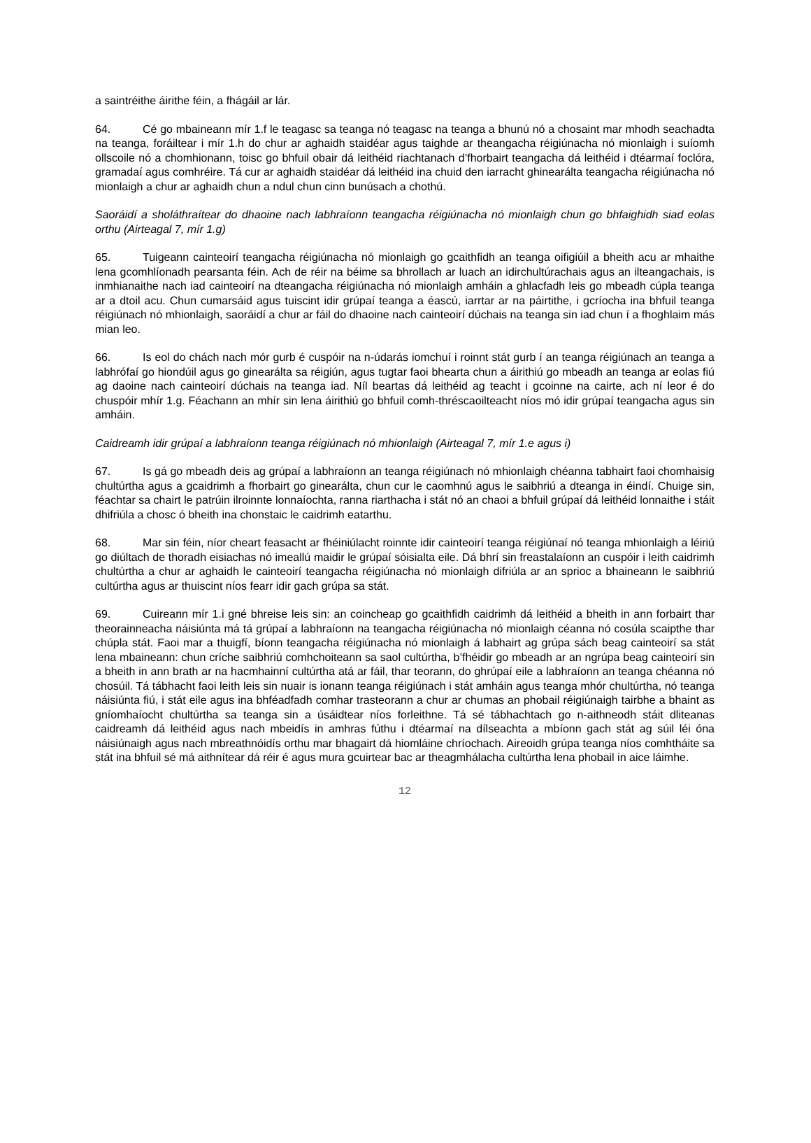a saintréithe áirithe féin, a fhágáil ar lár.
64. Cé go mbaineann mír 1.f le teagasc sa teanga nó teagasc na teanga a bhunú nó a chosaint mar mhodh seachadta na teanga, foráiltear i mír 1.h do chur ar aghaidh staidéar agus taighde ar theangacha réigiúnacha nó mionlaigh i suíomh ollscoile nó a chomhionann, toisc go bhfuil obair dá leithéid riachtanach d’fhorbairt teangacha dá leithéid i dtéarmaí foclóra, gramadaí agus comhréire. Tá cur ar aghaidh staidéar dá leithéid ina chuid den iarracht ghinearálta teangacha réigiúnacha nó mionlaigh a chur ar aghaidh chun a ndul chun cinn bunúsach a chothú.
Saoráidí a sholáthraítear do dhaoine nach labhraíonn teangacha réigiúnacha nó mionlaigh chun go bhfaighidh siad eolas orthu (Airteagal 7, mír 1.g)
65. Tuigeann cainteoirí teangacha réigiúnacha nó mionlaigh go gcaithfidh an teanga oifigiúil a bheith acu ar mhaithe lena gcomhlíonadh pearsanta féin. Ach de réir na béime sa bhrollach ar luach an idirchultúrachais agus an ilteangachais, is inmhianaithe nach iad cainteoirí na dteangacha réigiúnacha nó mionlaigh amháin a ghlacfadh leis go mbeadh cúpla teanga ar a dtoil acu. Chun cumarsáid agus tuiscint idir grúpaí teanga a éascú, iarrtar ar na páirtithe, i gcríocha ina bhfuil teanga réigiúnach nó mhionlaigh, saoráidí a chur ar fáil do dhaoine nach cainteoirí dúchais na teanga sin iad chun í a fhoghlaim más mian leo.
66. Is eol do chách nach mór gurb é cuspóir na n-údarás iomchuí i roinnt stát gurb í an teanga réigiúnach an teanga a labhrófaí go hiondúil agus go ginearálta sa réigiún, agus tugtar faoi bhearta chun a áirithiú go mbeadh an teanga ar eolas fiú ag daoine nach cainteoirí dúchais na teanga iad. Níl beartas dá leithéid ag teacht i gcoinne na cairte, ach ní leor é do chuspóir mhír 1.g. Féachann an mhír sin lena áirithiú go bhfuil comh-thréscaoilteacht níos mó idir grúpaí teangacha agus sin amháin.
Caidreamh idir grúpaí a labhraíonn teanga réigiúnach nó mhionlaigh (Airteagal 7, mír 1.e agus i)
67. Is gá go mbeadh deis ag grúpaí a labhraíonn an teanga réigiúnach nó mhionlaigh chéanna tabhairt faoi chomhaisig chultúrtha agus a gcaidrimh a fhorbairt go ginearálta, chun cur le caomhnú agus le saibhriú a dteanga in éindí. Chuige sin, féachtar sa chairt le patrúin ilroinnte lonnaíochta, ranna riarthacha i stát nó an chaoi a bhfuil grúpaí dá leithéid lonnaithe i stáit dhifriúla a chosc ó bheith ina chonstaic le caidrimh eatarthu.
68. Mar sin féin, níor cheart feasacht ar fhéiniúlacht roinnte idir cainteoirí teanga réigiúnaí nó teanga mhionlaigh a léiriú go diúltach de thoradh eisiachas nó imeallú maidir le grúpaí sóisialta eile. Dá bhrí sin freastalaíonn an cuspóir i leith caidrimh chultúrtha a chur ar aghaidh le cainteoirí teangacha réigiúnacha nó mionlaigh difriúla ar an sprioc a bhaineann le saibhriú cultúrtha agus ar thuiscint níos fearr idir gach grúpa sa stát.
69. Cuireann mír 1.i gné bhreise leis sin: an coincheap go gcaithfidh caidrimh dá leithéid a bheith in ann forbairt thar theorainneacha náisiúnta má tá grúpaí a labhraíonn na teangacha réigiúnacha nó mionlaigh céanna nó cosúla scaipthe thar chúpla stát. Faoi mar a thuigfí, bíonn teangacha réigiúnacha nó mionlaigh á labhairt ag grúpa sách beag cainteoirí sa stát lena mbaineann: chun críche saibhriú comhchoiteann sa saol cultúrtha, b’fhéidir go mbeadh ar an ngrúpa beag cainteoirí sin a bheith in ann brath ar na hacmhainní cultúrtha atá ar fáil, thar teorann, do ghrúpaí eile a labhraíonn an teanga chéanna nó chosúil. Tá tábhacht faoi leith leis sin nuair is ionann teanga réigiúnach i stát amháin agus teanga mhór chultúrtha, nó teanga náisiúnta fiú, i stát eile agus ina bhféadfadh comhar trasteorann a chur ar chumas an phobail réigiúnaigh tairbhe a bhaint as gníomhaíocht chultúrtha sa teanga sin a úsáidtear níos forleithne. Tá sé tábhachtach go n-aithneodh stáit dliteanas caidreamh dá leithéid agus nach mbeidís in amhras fúthu i dtéarmaí na dílseachta a mbíonn gach stát ag súil léi óna náisiúnaigh agus nach mbreathnóidís orthu mar bhagairt dá hiomláine chríochach. Aireoidh grúpa teanga níos comhtháite sa stát ina bhfuil sé má aithnítear dá réir é agus mura gcuirtear bac ar theagmhálacha cultúrtha lena phobail in aice láimhe.
12